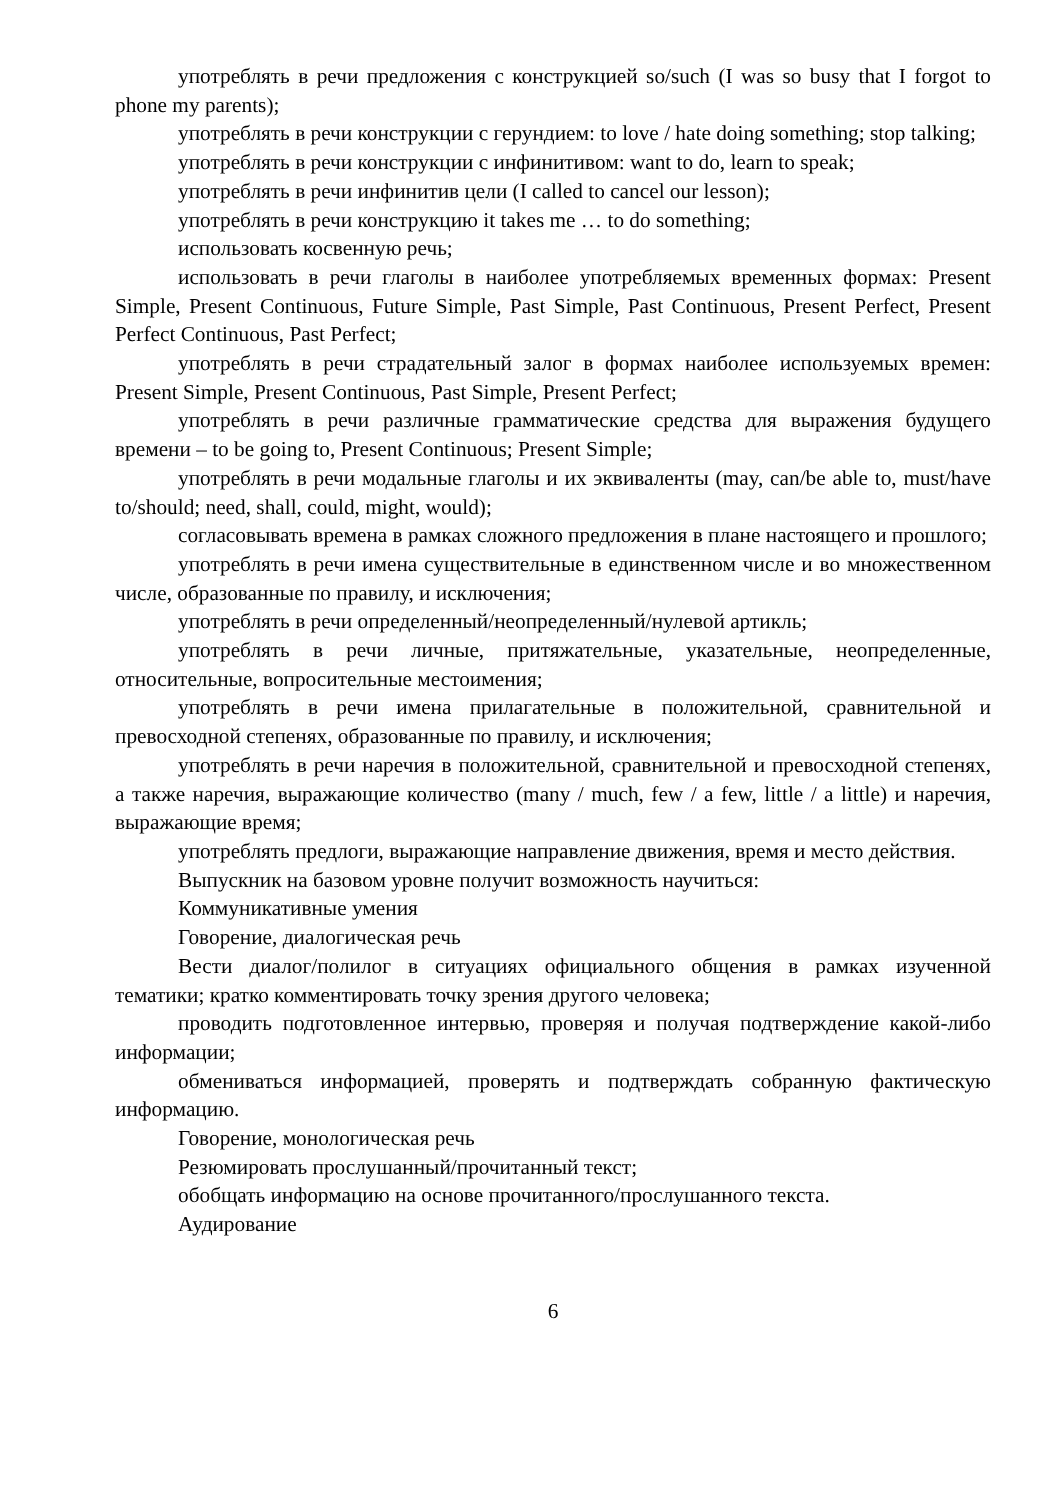употреблять в речи предложения с конструкцией so/such (I was so busy that I forgot to phone my parents);
употреблять в речи конструкции с герундием: to love / hate doing something; stop talking;
употреблять в речи конструкции с инфинитивом: want to do, learn to speak;
употреблять в речи инфинитив цели (I called to cancel our lesson);
употреблять в речи конструкцию it takes me … to do something;
использовать косвенную речь;
использовать в речи глаголы в наиболее употребляемых временных формах: Present Simple, Present Continuous, Future Simple, Past Simple, Past Continuous, Present Perfect, Present Perfect Continuous, Past Perfect;
употреблять в речи страдательный залог в формах наиболее используемых времен: Present Simple, Present Continuous, Past Simple, Present Perfect;
употреблять в речи различные грамматические средства для выражения будущего времени – to be going to, Present Continuous; Present Simple;
употреблять в речи модальные глаголы и их эквиваленты (may, can/be able to, must/have to/should; need, shall, could, might, would);
согласовывать времена в рамках сложного предложения в плане настоящего и прошлого;
употреблять в речи имена существительные в единственном числе и во множественном числе, образованные по правилу, и исключения;
употреблять в речи определенный/неопределенный/нулевой артикль;
употреблять в речи личные, притяжательные, указательные, неопределенные, относительные, вопросительные местоимения;
употреблять в речи имена прилагательные в положительной, сравнительной и превосходной степенях, образованные по правилу, и исключения;
употреблять в речи наречия в положительной, сравнительной и превосходной степенях, а также наречия, выражающие количество (many / much, few / a few, little / a little) и наречия, выражающие время;
употреблять предлоги, выражающие направление движения, время и место действия.
Выпускник на базовом уровне получит возможность научиться:
Коммуникативные умения
Говорение, диалогическая речь
Вести диалог/полилог в ситуациях официального общения в рамках изученной тематики; кратко комментировать точку зрения другого человека;
проводить подготовленное интервью, проверяя и получая подтверждение какой-либо информации;
обмениваться информацией, проверять и подтверждать собранную фактическую информацию.
Говорение, монологическая речь
Резюмировать прослушанный/прочитанный текст;
обобщать информацию на основе прочитанного/прослушанного текста.
Аудирование
6